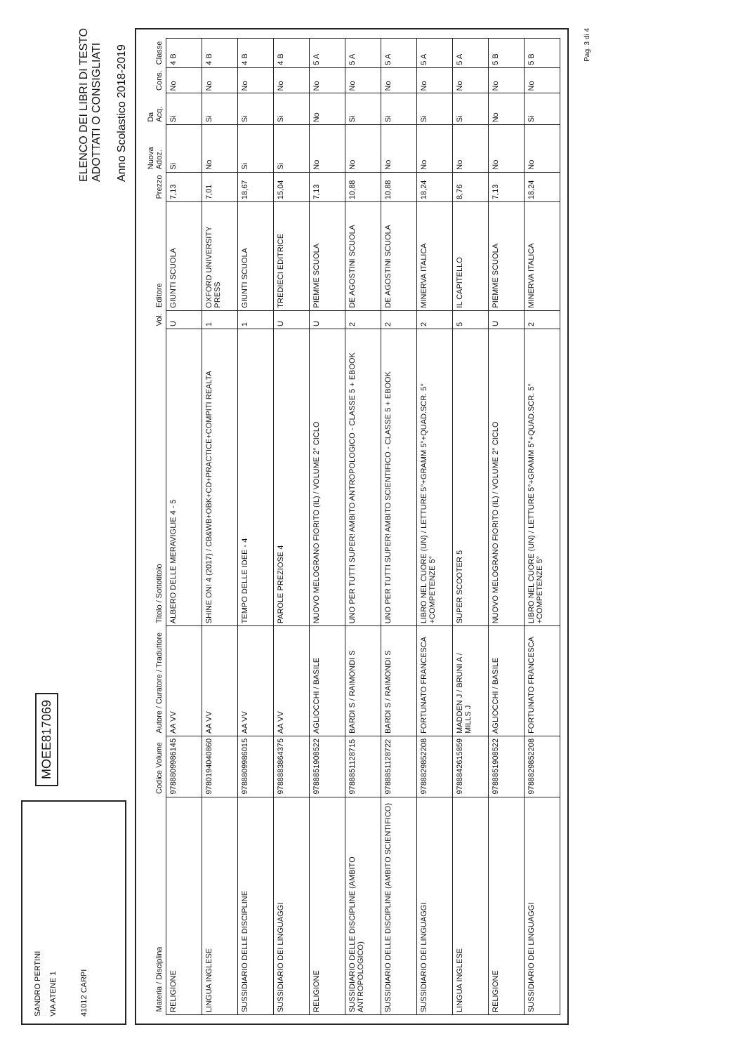SANDRO PERTINI
VIA ATENE 1
41012 CARPI
MOEE817069
ELENCO DEI LIBRI DI TESTO
ADOTTATI O CONSIGLIATI
Anno Scolastico 2018-2019
| Materia / Disciplina | Codice Volume | Autore / Curatore / Traduttore | Titolo / Sottotitolo | Vol. | Editore | Prezzo | Nuova Adoz. | Da Acq. | Cons. | Classe |
| --- | --- | --- | --- | --- | --- | --- | --- | --- | --- | --- |
| RELIGIONE | 9788809986145 | AA VV | ALBERO DELLE MERAVIGLIE 4 - 5 | U | GIUNTI SCUOLA | 7,13 | Si | Si | No | 4 B |
| LINGUA INGLESE | 9780194040860 | AA VV | SHINE ON! 4 (2017) / CB&WB+OBK+CD+PRACTICE+COMPITI REALTA | 1 | OXFORD UNIVERSITY PRESS | 7,01 | No | Si | No | 4 B |
| SUSSIDIARIO DELLE DISCIPLINE | 9788809986015 | AA VV | TEMPO DELLE IDEE - 4 | 1 | GIUNTI SCUOLA | 18,67 | Si | Si | No | 4 B |
| SUSSIDIARIO DEI LINGUAGGI | 9788883864375 | AA VV | PAROLE PREZIOSE 4 | U | TREDIECI EDITRICE | 15,04 | Si | Si | No | 4 B |
| RELIGIONE | 9788851908522 | AGLIOCCHI / BASILE | NUOVO MELOGRANO FIORITO (IL) / VOLUME 2° CICLO | U | PIEMME SCUOLA | 7,13 | No | No | No | 5 A |
| SUSSIDIARIO DELLE DISCIPLINE (AMBITO ANTROPOLOGICO) | 9788851128715 | BARDI S / RAIMONDI S | UNO PER TUTTI SUPER! AMBITO ANTROPOLOGICO - CLASSE 5 + EBOOK | 2 | DE AGOSTINI SCUOLA | 10,88 | No | Si | No | 5 A |
| SUSSIDIARIO DELLE DISCIPLINE (AMBITO SCIENTIFICO) | 9788851128722 | BARDI S / RAIMONDI S | UNO PER TUTTI SUPER! AMBITO SCIENTIFICO - CLASSE 5 + EBOOK | 2 | DE AGOSTINI SCUOLA | 10,88 | No | Si | No | 5 A |
| SUSSIDIARIO DEI LINGUAGGI | 9788829852208 | FORTUNATO FRANCESCA | LIBRO NEL CUORE (UN) / LETTURE 5°+GRAMM 5°+QUAD.SCR. 5°+COMPETENZE 5° | 2 | MINERVA ITALICA | 18,24 | No | Si | No | 5 A |
| LINGUA INGLESE | 9788842615859 | MADDEN J / BRUNI A / MILLS J | SUPER SCOOTER 5 | 5 | IL CAPITELLO | 8,76 | No | Si | No | 5 A |
| RELIGIONE | 9788851908522 | AGLIOCCHI / BASILE | NUOVO MELOGRANO FIORITO (IL) / VOLUME 2° CICLO | U | PIEMME SCUOLA | 7,13 | No | No | No | 5 B |
| SUSSIDIARIO DEI LINGUAGGI | 9788829852208 | FORTUNATO FRANCESCA | LIBRO NEL CUORE (UN) / LETTURE 5°+GRAMM 5°+QUAD.SCR. 5°+COMPETENZE 5° | 2 | MINERVA ITALICA | 18,24 | No | Si | No | 5 B |
Pag. 3 di 4